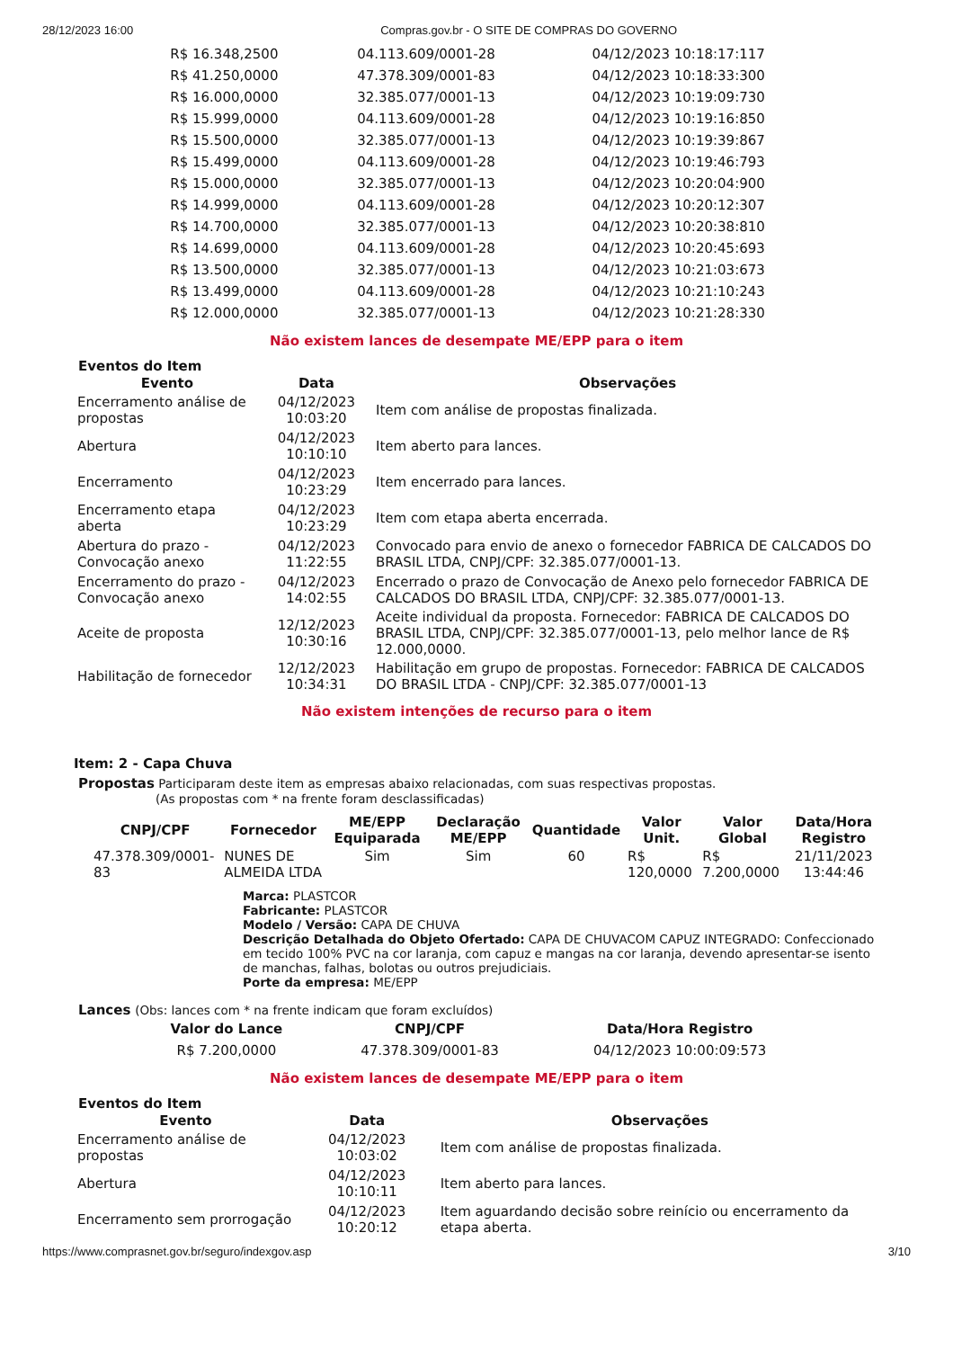28/12/2023 16:00 Compras.gov.br - O SITE DE COMPRAS DO GOVERNO
| R$ 16.348,2500 | 04.113.609/0001-28 | 04/12/2023 10:18:17:117 |
| R$ 41.250,0000 | 47.378.309/0001-83 | 04/12/2023 10:18:33:300 |
| R$ 16.000,0000 | 32.385.077/0001-13 | 04/12/2023 10:19:09:730 |
| R$ 15.999,0000 | 04.113.609/0001-28 | 04/12/2023 10:19:16:850 |
| R$ 15.500,0000 | 32.385.077/0001-13 | 04/12/2023 10:19:39:867 |
| R$ 15.499,0000 | 04.113.609/0001-28 | 04/12/2023 10:19:46:793 |
| R$ 15.000,0000 | 32.385.077/0001-13 | 04/12/2023 10:20:04:900 |
| R$ 14.999,0000 | 04.113.609/0001-28 | 04/12/2023 10:20:12:307 |
| R$ 14.700,0000 | 32.385.077/0001-13 | 04/12/2023 10:20:38:810 |
| R$ 14.699,0000 | 04.113.609/0001-28 | 04/12/2023 10:20:45:693 |
| R$ 13.500,0000 | 32.385.077/0001-13 | 04/12/2023 10:21:03:673 |
| R$ 13.499,0000 | 04.113.609/0001-28 | 04/12/2023 10:21:10:243 |
| R$ 12.000,0000 | 32.385.077/0001-13 | 04/12/2023 10:21:28:330 |
Não existem lances de desempate ME/EPP para o item
Eventos do Item
| Evento | Data | Observações |
| --- | --- | --- |
| Encerramento análise de propostas | 04/12/2023 10:03:20 | Item com análise de propostas finalizada. |
| Abertura | 04/12/2023 10:10:10 | Item aberto para lances. |
| Encerramento | 04/12/2023 10:23:29 | Item encerrado para lances. |
| Encerramento etapa aberta | 04/12/2023 10:23:29 | Item com etapa aberta encerrada. |
| Abertura do prazo - Convocação anexo | 04/12/2023 11:22:55 | Convocado para envio de anexo o fornecedor FABRICA DE CALCADOS DO BRASIL LTDA, CNPJ/CPF: 32.385.077/0001-13. |
| Encerramento do prazo - Convocação anexo | 04/12/2023 14:02:55 | Encerrado o prazo de Convocação de Anexo pelo fornecedor FABRICA DE CALCADOS DO BRASIL LTDA, CNPJ/CPF: 32.385.077/0001-13. |
| Aceite de proposta | 12/12/2023 10:30:16 | Aceite individual da proposta. Fornecedor: FABRICA DE CALCADOS DO BRASIL LTDA, CNPJ/CPF: 32.385.077/0001-13, pelo melhor lance de R$ 12.000,0000. |
| Habilitação de fornecedor | 12/12/2023 10:34:31 | Habilitação em grupo de propostas. Fornecedor: FABRICA DE CALCADOS DO BRASIL LTDA - CNPJ/CPF: 32.385.077/0001-13 |
Não existem intenções de recurso para o item
Item: 2 - Capa Chuva
Propostas Participaram deste item as empresas abaixo relacionadas, com suas respectivas propostas.
(As propostas com * na frente foram desclassificadas)
| CNPJ/CPF | Fornecedor | ME/EPP Equiparada | Declaração ME/EPP | Quantidade | Valor Unit. | Valor Global | Data/Hora Registro |
| --- | --- | --- | --- | --- | --- | --- | --- |
| 47.378.309/0001-83 | NUNES DE ALMEIDA LTDA | Sim | Sim | 60 | R$ 120,0000 | R$ 7.200,0000 | 21/11/2023 13:44:46 |
Marca: PLASTCOR
Fabricante: PLASTCOR
Modelo / Versão: CAPA DE CHUVA
Descrição Detalhada do Objeto Ofertado: CAPA DE CHUVACOM CAPUZ INTEGRADO: Confeccionado em tecido 100% PVC na cor laranja, com capuz e mangas na cor laranja, devendo apresentar-se isento de manchas, falhas, bolotas ou outros prejudiciais.
Porte da empresa: ME/EPP
Lances (Obs: lances com * na frente indicam que foram excluídos)
| Valor do Lance | CNPJ/CPF | Data/Hora Registro |
| --- | --- | --- |
| R$ 7.200,0000 | 47.378.309/0001-83 | 04/12/2023 10:00:09:573 |
Não existem lances de desempate ME/EPP para o item
Eventos do Item
| Evento | Data | Observações |
| --- | --- | --- |
| Encerramento análise de propostas | 04/12/2023 10:03:02 | Item com análise de propostas finalizada. |
| Abertura | 04/12/2023 10:10:11 | Item aberto para lances. |
| Encerramento sem prorrogação | 04/12/2023 10:20:12 | Item aguardando decisão sobre reinício ou encerramento da etapa aberta. |
https://www.comprasnet.gov.br/seguro/indexgov.asp 3/10